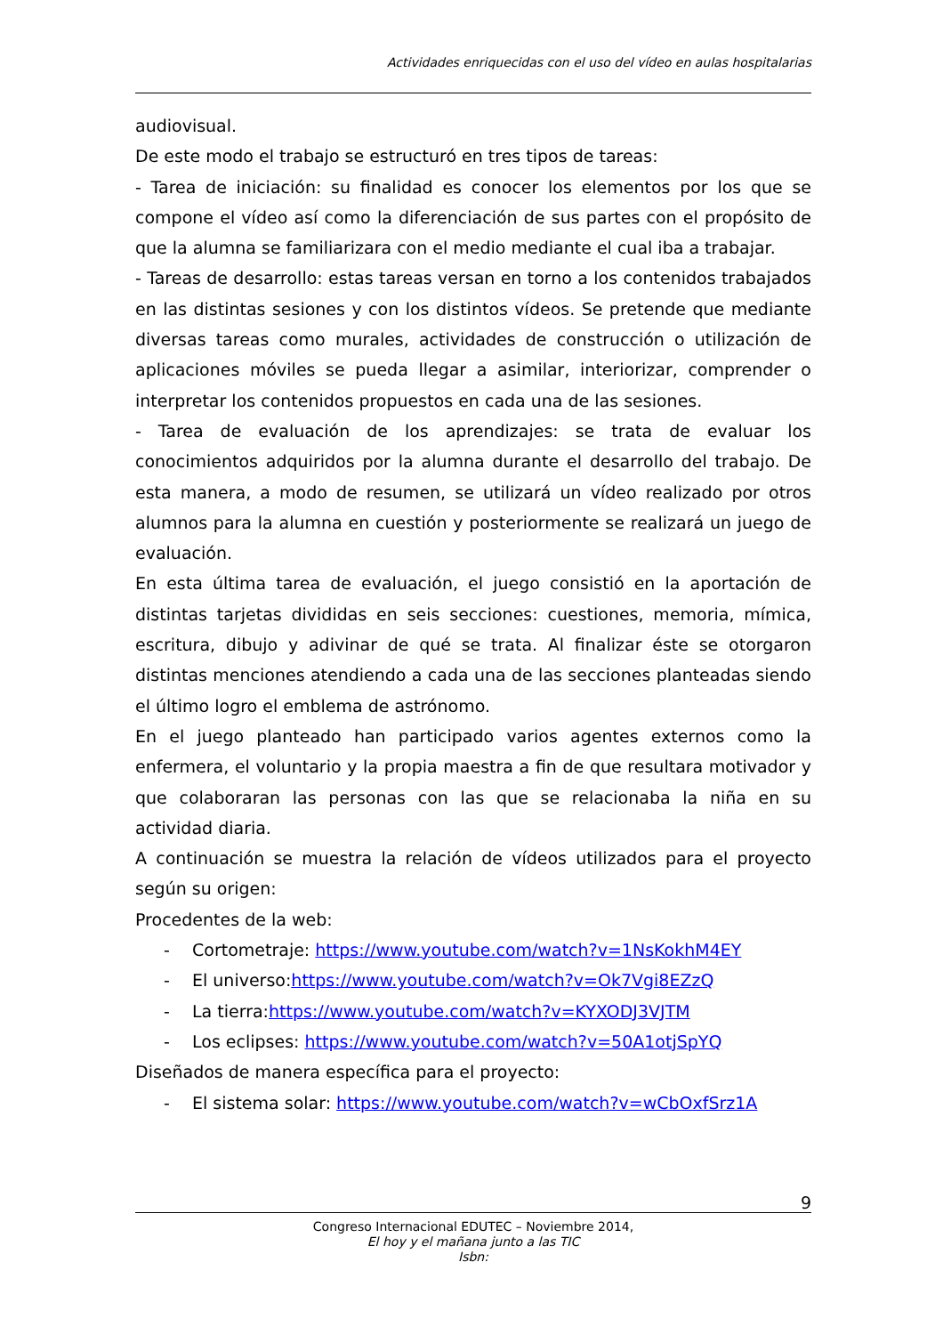Actividades enriquecidas con el uso del vídeo en aulas hospitalarias
audiovisual.
De este modo el trabajo se estructuró en tres tipos de tareas:
- Tarea de iniciación: su finalidad es conocer los elementos por los que se compone el vídeo así como la diferenciación de sus partes con el propósito de que la alumna se familiarizara con el medio mediante el cual iba a trabajar.
- Tareas de desarrollo: estas tareas versan en torno a los contenidos trabajados en las distintas sesiones y con los distintos vídeos. Se pretende que mediante diversas tareas como murales, actividades de construcción o utilización de aplicaciones móviles se pueda llegar a asimilar, interiorizar, comprender o interpretar los contenidos propuestos en cada una de las sesiones.
- Tarea de evaluación de los aprendizajes: se trata de evaluar los conocimientos adquiridos por la alumna durante el desarrollo del trabajo. De esta manera, a modo de resumen, se utilizará un vídeo realizado por otros alumnos para la alumna en cuestión y posteriormente se realizará un juego de evaluación.
En esta última tarea de evaluación, el juego consistió en la aportación de distintas tarjetas divididas en seis secciones: cuestiones, memoria, mímica, escritura, dibujo y adivinar de qué se trata. Al finalizar éste se otorgaron distintas menciones atendiendo a cada una de las secciones planteadas siendo el último logro el emblema de astrónomo.
En el juego planteado han participado varios agentes externos como la enfermera, el voluntario y la propia maestra a fin de que resultara motivador y que colaboraran las personas con las que se relacionaba la niña en su actividad diaria.
A continuación se muestra la relación de vídeos utilizados para el proyecto según su origen:
Procedentes de la web:
- Cortometraje: https://www.youtube.com/watch?v=1NsKokhM4EY
- El universo:https://www.youtube.com/watch?v=Ok7Vgi8EZzQ
- La tierra:https://www.youtube.com/watch?v=KYXODJ3VJTM
- Los eclipses: https://www.youtube.com/watch?v=50A1otjSpYQ
Diseñados de manera específica para el proyecto:
- El sistema solar: https://www.youtube.com/watch?v=wCbOxfSrz1A
9
Congreso Internacional EDUTEC – Noviembre 2014,
El hoy y el mañana junto a las TIC
Isbn: